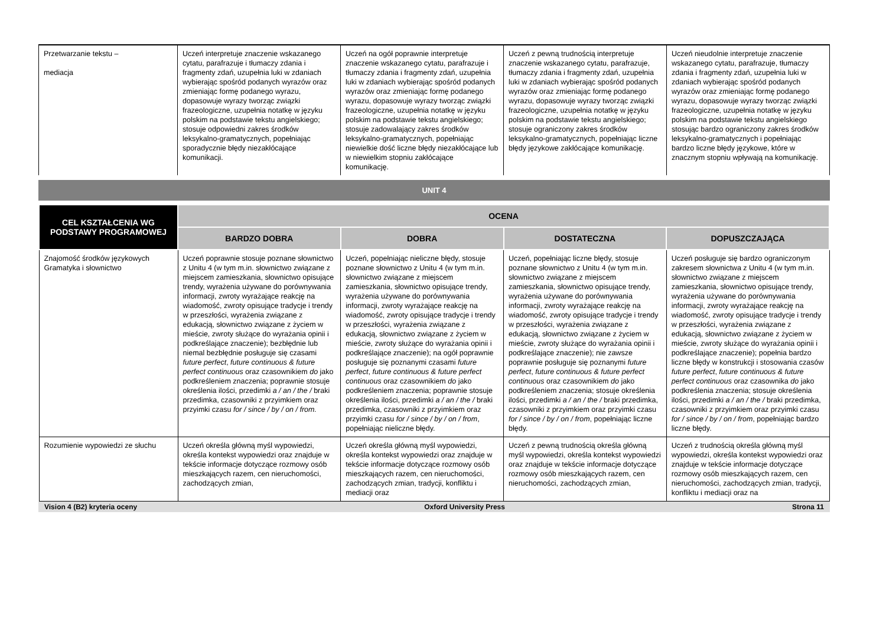| Przetwarzanie tekstu – mediacja | Uczeń interpretuje znaczenie wskazanego cytatu, parafrazuje i tłumaczy zdania i fragmenty zdań, uzupełnia luki w zdaniach wybierając spośród podanych wyrazów oraz zmieniając formę podanego wyrazu, dopasowuje wyrazy tworząc związki frazeologiczne, uzupełnia notatkę w języku polskim na podstawie tekstu angielskiego; stosuje odpowiedni zakres środków leksykalno-gramatycznych, popełniając sporadycznie błędy niezakłócające komunikacji. | Uczeń na ogół poprawnie interpretuje znaczenie wskazanego cytatu, parafrazuje i tłumaczy zdania i fragmenty zdań, uzupełnia luki w zdaniach wybierając spośród podanych wyrazów oraz zmieniając formę podanego wyrazu, dopasowuje wyrazy tworząc związki frazeologiczne, uzupełnia notatkę w języku polskim na podstawie tekstu angielskiego; stosuje zadowalający zakres środków leksykalno-gramatycznych, popełniając niewielkie dość liczne błędy niezakłócające lub w niewielkim stopniu zakłócające komunikację. | Uczeń z pewną trudnością interpretuje znaczenie wskazanego cytatu, parafrazuje, tłumaczy zdania i fragmenty zdań, uzupełnia luki w zdaniach wybierając spośród podanych wyrazów oraz zmieniając formę podanego wyrazu, dopasowuje wyrazy tworząc związki frazeologiczne, uzupełnia notatkę w języku polskim na podstawie tekstu angielskiego; stosuje ograniczony zakres środków leksykalno-gramatycznych, popełniając liczne błędy językowe zakłócające komunikację. | Uczeń nieudolnie interpretuje znaczenie wskazanego cytatu, parafrazuje, tłumaczy zdania i fragmenty zdań, uzupełnia luki w zdaniach wybierając spośród podanych wyrazów oraz zmieniając formę podanego wyrazu, dopasowuje wyrazy tworząc związki frazeologiczne, uzupełnia notatkę w języku polskim na podstawie tekstu angielskiego stosując bardzo ograniczony zakres środków leksykalno-gramatycznych i popełniając bardzo liczne błędy językowe, które w znacznym stopniu wpływają na komunikację. |
UNIT 4
| CEL KSZTAŁCENIA WG PODSTAWY PROGRAMOWEJ | OCENA | | | |
| --- | --- | --- | --- | --- |
| | BARDZO DOBRA | DOBRA | DOSTATECZNA | DOPUSZCZAJĄCA |
| Znajomość środków językowych Gramatyka i słownictwo | Uczeń poprawnie stosuje poznane słownictwo z Unitu 4 (w tym m.in. słownictwo związane z miejscem zamieszkania, słownictwo opisujące trendy, wyrażenia używane do porównywania informacji, zwroty wyrażające reakcję na wiadomość, zwroty opisujące tradycje i trendy w przeszłości, wyrażenia związane z edukacją, słownictwo związane z życiem w mieście, zwroty służące do wyrażania opinii i podkreślające znaczenie); bezbłędnie lub niemal bezbłędnie posługuje się czasami future perfect , future continuous & future perfect continuous oraz czasownikiem do jako podkreśleniem znaczenia; poprawnie stosuje określenia ilości, przedimki a / an / the / braki przedimka, czasowniki z przyimkiem oraz przyimki czasu for / since / by / on / from. | Uczeń, popełniając nieliczne błędy, stosuje poznane słownictwo z Unitu 4 (w tym m.in. słownictwo związane z miejscem zamieszkania, słownictwo opisujące trendy, wyrażenia używane do porównywania informacji, zwroty wyrażające reakcję na wiadomość, zwroty opisujące tradycje i trendy w przeszłości, wyrażenia związane z edukacją, słownictwo związane z życiem w mieście, zwroty służące do wyrażania opinii i podkreślające znaczenie); na ogół poprawnie posługuje się poznanymi czasami future perfect , future continuous & future perfect continuous oraz czasownikiem do jako podkreśleniem znaczenia; poprawnie stosuje określenia ilości, przedimki a / an / the / braki przedimka, czasowniki z przyimkiem oraz przyimki czasu for / since / by / on / from , popełniając nieliczne błędy. | Uczeń, popełniając liczne błędy, stosuje poznane słownictwo z Unitu 4 (w tym m.in. słownictwo związane z miejscem zamieszkania, słownictwo opisujące trendy, wyrażenia używane do porównywania informacji, zwroty wyrażające reakcję na wiadomość, zwroty opisujące tradycje i trendy w przeszłości, wyrażenia związane z edukacją, słownictwo związane z życiem w mieście, zwroty służące do wyrażania opinii i podkreślające znaczenie); nie zawsze poprawnie posługuje się poznanymi future perfect , future continuous & future perfect continuous oraz czasownikiem do jako podkreśleniem znaczenia; stosuje określenia ilości, przedimki a / an / the / braki przedimka, czasowniki z przyimkiem oraz przyimki czasu for / since / by / on / from , popełniając liczne błędy. | Uczeń posługuje się bardzo ograniczonym zakresem słownictwa z Unitu 4 (w tym m.in. słownictwo związane z miejscem zamieszkania, słownictwo opisujące trendy, wyrażenia używane do porównywania informacji, zwroty wyrażające reakcję na wiadomość, zwroty opisujące tradycje i trendy w przeszłości, wyrażenia związane z edukacją, słownictwo związane z życiem w mieście, zwroty służące do wyrażania opinii i podkreślające znaczenie); popełnia bardzo liczne błędy w konstrukcji i stosowania czasów future perfect , future continuous & future perfect continuous oraz czasownika do jako podkreślenia znaczenia; stosuje określenia ilości, przedimki a / an / the / braki przedimka, czasowniki z przyimkiem oraz przyimki czasu for / since / by / on / from , popełniając bardzo liczne błędy. |
| Rozumienie wypowiedzi ze słuchu | Uczeń określa główną myśl wypowiedzi, określa kontekst wypowiedzi oraz znajduje w tekście informacje dotyczące rozmowy osób mieszkających razem, cen nieruchomości, zachodzących zmian, | Uczeń określa główną myśl wypowiedzi, określa kontekst wypowiedzi oraz znajduje w tekście informacje dotyczące rozmowy osób mieszkających razem, cen nieruchomości, zachodzących zmian, tradycji, konfliktu i mediacji oraz | Uczeń z pewną trudnością określa główną myśl wypowiedzi, określa kontekst wypowiedzi oraz znajduje w tekście informacje dotyczące rozmowy osób mieszkających razem, cen nieruchomości, zachodzących zmian, | Uczeń z trudnością określa główną myśl wypowiedzi, określa kontekst wypowiedzi oraz znajduje w tekście informacje dotyczące rozmowy osób mieszkających razem, cen nieruchomości, zachodzących zmian, tradycji, konfliktu i mediacji oraz na |
Vision 4 (B2) kryteria oceny Oxford University Press Strona 11